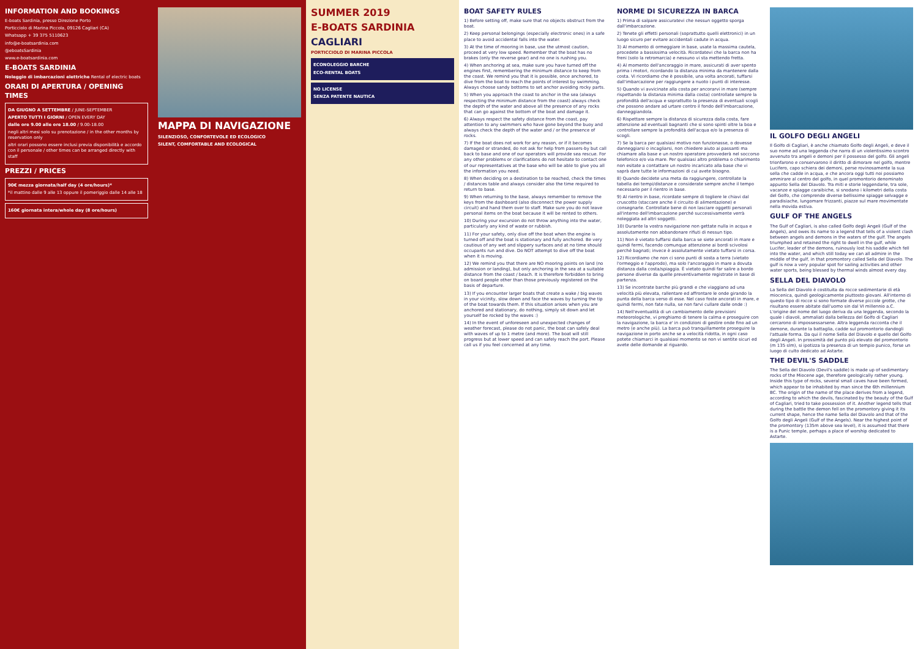INFORMATION AND BOOKINGS
E-boats Sardinia, presso Direzione Porto
Porticciolo di Marina Piccola, 09126 Cagliari (CA)
Whatsapp + 39 375 5110623
info@e-boatsardinia.com
@eboatsSardinia
www.e-boatsardinia.com
E-BOATS SARDINIA
Noleggio di imbarcazioni elettriche Rental of electric boats
ORARI DI APERTURA / OPENING TIMES
DA GIUGNO A SETTEMBRE / JUNE-SEPTEMBER
APERTO TUTTI I GIORNI / OPEN EVERY DAY
dalle ore 9.00 alle ore 18.00 / 9.00-18.00
negli altri mesi solo su prenotazione / in the other months by reservation only
altri orari possono essere inclusi previa disponibilità e accordo con il personale / other times can be arranged directly with staff
PREZZI / PRICES
90€ mezza giornata/half day (4 ore/hours)*
*il mattino dalle 9 alle 13 oppure il pomeriggio dalle 14 alle 18
160€ giornata intera/whole day (8 ore/hours)
MAPPA DI NAVIGAZIONE
SILENZIOSO, CONFORTEVOLE ED ECOLOGICO
SILENT, COMFORTABLE AND ECOLOGICAL
SUMMER 2019
E-BOATS SARDINIA
CAGLIARI
PORTICCIOLO DI MARINA PICCOLA
ECONOLEGGIO BARCHE
ECO-RENTAL BOATS
NO LICENSE
SENZA PATENTE NAUTICA
BOAT SAFETY RULES
1) Before setting off, make sure that no objects obstruct from the boat.
2) Keep personal belongings (especially electronic ones) in a safe place to avoid accidental falls into the water.
3) At the time of mooring in base, use the utmost caution, proceed at very low speed. Remember that the boat has no brakes (only the reverse gear) and no one is rushing you.
4) When anchoring at sea, make sure you have turned off the engines first, remembering the minimum distance to keep from the coast. We remind you that it is possible, once anchored, to dive from the boat to reach the points of interest by swimming. Always choose sandy bottoms to set anchor avoiding rocky parts.
5) When you approach the coast to anchor in the sea (always respecting the minimum distance from the coast) always check the depth of the water and above all the presence of any rocks that can go against the bottom of the boat and damage it.
6) Always respect the safety distance from the coast, pay attention to any swimmers who have gone beyond the buoy and always check the depth of the water and / or the presence of rocks.
7) If the boat does not work for any reason, or if it becomes damaged or stranded, do not ask for help from passers-by but call back to base and one of our operators will provide sea rescue. For any other problems or clarifications do not hesitate to contact one of our representatives at the base who will be able to give you all the information you need.
8) When deciding on a destination to be reached, check the times / distances table and always consider also the time required to return to base.
9) When returning to the base, always remember to remove the keys from the dashboard (also disconnect the power supply circuit) and hand them over to staff. Make sure you do not leave personal items on the boat because it will be rented to others.
10) During your excursion do not throw anything into the water, particularly any kind of waste or rubbish.
11) For your safety, only dive off the boat when the engine is turned off and the boat is stationary and fully anchored. Be very cautious of any wet and slippery surfaces and at no time should occupants run and dive. Do NOT attempt to dive off the boat when it is moving.
12) We remind you that there are NO mooring points on land (no admission or landing), but only anchoring in the sea at a suitable distance from the coast / beach. It is therefore forbidden to bring on board people other than those previously registered on the basis of departure.
13) If you encounter larger boats that create a wake / big waves in your vicinity, slow down and face the waves by turning the tip of the boat towards them. If this situation arises when you are anchored and stationary, do nothing, simply sit down and let yourself be rocked by the waves :)
14) In the event of unforeseen and unexpected changes of weather forecast, please do not panic, the boat can safely deal with waves of up to 1 metre (and more). The boat will still progress but at lower speed and can safely reach the port. Please call us if you feel concerned at any time.
NORME DI SICUREZZA IN BARCA
1) Prima di salpare assicuratevi che nessun oggetto sporga dall'imbarcazione.
2) Tenete gli effetti personali (soprattutto quelli elettronici) in un luogo sicuro per evitare accidentali cadute in acqua.
3) Al momento di ormeggiare in base, usate la massima cautela, procedete a bassissima velocità. Ricordatevi che la barca non ha freni (solo la retromarcia) e nessuno vi sta mettendo fretta.
4) Al momento dell'ancoraggio in mare, assicurati di aver spento prima i motori, ricordando la distanza minima da mantenere dalla costa. Vi ricordiamo che è possibile, una volta ancorati, tuffarsi dall'imbarcazione per raggiungere a nuoto i punti di interesse.
5) Quando vi avvicinate alla costa per ancorarvi in mare (sempre rispettando la distanza minima dalla costa) controllate sempre la profondità dell'acqua e soprattutto la presenza di eventuali scogli che possono andare ad urtare contro il fondo dell'imbarcazione, danneggiandola.
6) Rispettare sempre la distanza di sicurezza dalla costa, fare attenzione ad eventuali bagnanti che si sono spinti oltre la boa e controllare sempre la profondità dell'acqua e/o la presenza di scogli.
7) Se la barca per qualsiasi motivo non funzionasse, o dovesse danneggiarsi o incagliarsi, non chiedere aiuto ai passanti ma chiamare alla base e un nostro operatore provvederà nel soccorso telefonico e/o via mare. Per qualsiasi altro problema o chiarimento non esitate a contattare un nostro incaricato alla base che vi saprà dare tutte le informazioni di cui avete bisogno.
8) Quando decidete una meta da raggiungere, controllate la tabella dei tempi/distanze e considerate sempre anche il tempo necessario per il rientro in base.
9) Al rientro in base, ricordate sempre di togliere le chiavi dal cruscotto (staccare anche il circuito di alimentazione) e consegnarle. Controllate bene di non lasciare oggetti personali all'interno dell'imbarcazione perché successivamente verrà noleggiata ad altri soggetti.
10) Durante la vostra navigazione non gettate nulla in acqua e assolutamente non abbandonare rifiuti di nessun tipo.
11) Non è vietato tuffarsi dalla barca se siete ancorati in mare e quindi fermi, facendo comunque attenzione ai bordi scivolosi perché bagnati; invece è assolutamente vietato tuffarsi in corsa.
12) Ricordiamo che non ci sono punti di sosta a terra (vietato l'ormeggio e l'approdo), ma solo l'ancoraggio in mare a dovuta distanza dalla costa/spiaggia. È vietato quindi far salire a bordo persone diverse da quelle preventivamente registrate in base di partenza.
13) Se incontrate barche più grandi e che viaggiano ad una velocità più elevata, rallentare ed affrontare le onde girando la punta della barca verso di esse. Nel caso foste ancorati in mare, e quindi fermi, non fate nulla, se non farvi cullare dalle onde :)
14) Nell'eventualità di un cambiamento delle previsioni meteorologiche, vi preghiamo di tenere la calma e proseguire con la navigazione, la barca e' in condizioni di gestire onde fino ad un metro (e anche più). La barca può tranquillamente proseguire la navigazione in porto anche se a velocità ridotta, in ogni caso potete chiamarci in qualsiasi momento se non vi sentite sicuri ed avete delle domande al riguardo.
IL GOLFO DEGLI ANGELI
Il Golfo di Cagliari, è anche chiamato Golfo degli Angeli, e deve il suo nome ad una leggenda che narra di un violentissimo scontro avvenuto tra angeli e demoni per il possesso del golfo. Gli angeli trionfarono e conservarono il diritto di dimorare nel golfo, mentre Lucifero, capo schiera dei demoni, perse rovinosamente la sua sella che cadde in acqua, e che ancora oggi tutti noi possiamo ammirare al centro del golfo, in quel promontorio denominato appunto Sella del Diavolo. Tra miti e storie leggendarie, tra sole, vacanze e spiagge caraibiche, si snodano i kilometri della costa del Golfo, che comprende diverse bellissime spiagge selvagge e paradisiache, lungomare frizzanti, piazze sul mare movimentate nella movida estiva.
GULF OF THE ANGELS
The Gulf of Cagliari, is also called Golfo degli Angeli (Gulf of the Angels), and owes its name to a legend that tells of a violent clash between angels and demons in the waters of the gulf. The angels triumphed and retained the right to dwell in the gulf, while Lucifer, leader of the demons, ruinously lost his saddle which fell into the water, and which still today we can all admire in the middle of the gulf, in that promontory called Sella del Diavolo. The gulf is now a very popular spot for sailing activities and other water sports, being blessed by thermal winds almost every day.
SELLA DEL DIAVOLO
La Sella del Diavolo è costituita da rocce sedimentarie di età miocenica, quindi geologicamente piuttosto giovani. All'interno di questo tipo di rocce si sono formate diverse piccole grotte, che risultano essere abitate dall'uomo sin dal VI millennio a.C. L'origine del nome del luogo deriva da una leggenda, secondo la quale i diavoli, ammaliati dalla bellezza del Golfo di Cagliari cercarono di impossessarsene. Altra leggenda racconta che il demone, durante la battaglia, cadde sul promontorio dandogli l'attuale forma. Da qui il nome Sella del Diavolo e quello del Golfo degli Angeli. In prossimità del punto più elevato del promontorio (m 135 slm), si ipotizza la presenza di un tempio punico, forse un luogo di culto dedicato ad Astarte.
THE DEVIL'S SADDLE
The Sella del Diavolo (Devil's saddle) is made up of sedimentary rocks of the Miocene age, therefore geologically rather young. Inside this type of rocks, several small caves have been formed, which appear to be inhabited by man since the 6th millennium BC. The origin of the name of the place derives from a legend, according to which the devils, fascinated by the beauty of the Gulf of Cagliari, tried to take possession of it. Another legend tells that during the battle the demon fell on the promontory giving it its current shape, hence the name Sella del Diavolo and that of the Golfo degli Angeli (Gulf of the Angels). Near the highest point of the promontory (135m above sea level), it is assumed that there is a Punic temple, perhaps a place of worship dedicated to Astarte.